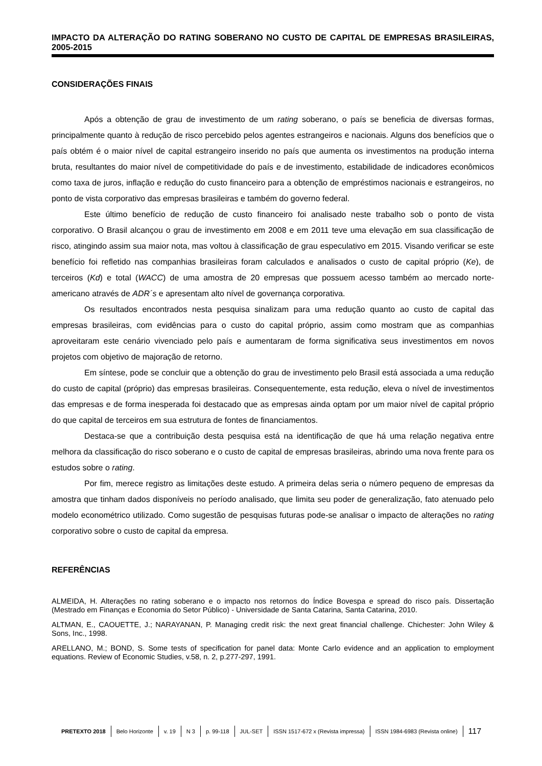IMPACTO DA ALTERAÇÃO DO RATING SOBERANO NO CUSTO DE CAPITAL DE EMPRESAS BRASILEIRAS, 2005-2015
CONSIDERAÇÕES FINAIS
Após a obtenção de grau de investimento de um rating soberano, o país se beneficia de diversas formas, principalmente quanto à redução de risco percebido pelos agentes estrangeiros e nacionais. Alguns dos benefícios que o país obtém é o maior nível de capital estrangeiro inserido no país que aumenta os investimentos na produção interna bruta, resultantes do maior nível de competitividade do país e de investimento, estabilidade de indicadores econômicos como taxa de juros, inflação e redução do custo financeiro para a obtenção de empréstimos nacionais e estrangeiros, no ponto de vista corporativo das empresas brasileiras e também do governo federal.
Este último benefício de redução de custo financeiro foi analisado neste trabalho sob o ponto de vista corporativo. O Brasil alcançou o grau de investimento em 2008 e em 2011 teve uma elevação em sua classificação de risco, atingindo assim sua maior nota, mas voltou à classificação de grau especulativo em 2015. Visando verificar se este benefício foi refletido nas companhias brasileiras foram calculados e analisados o custo de capital próprio (Ke), de terceiros (Kd) e total (WACC) de uma amostra de 20 empresas que possuem acesso também ao mercado norte-americano através de ADR´s e apresentam alto nível de governança corporativa.
Os resultados encontrados nesta pesquisa sinalizam para uma redução quanto ao custo de capital das empresas brasileiras, com evidências para o custo do capital próprio, assim como mostram que as companhias aproveitaram este cenário vivenciado pelo país e aumentaram de forma significativa seus investimentos em novos projetos com objetivo de majoração de retorno.
Em síntese, pode se concluir que a obtenção do grau de investimento pelo Brasil está associada a uma redução do custo de capital (próprio) das empresas brasileiras. Consequentemente, esta redução, eleva o nível de investimentos das empresas e de forma inesperada foi destacado que as empresas ainda optam por um maior nível de capital próprio do que capital de terceiros em sua estrutura de fontes de financiamentos.
Destaca-se que a contribuição desta pesquisa está na identificação de que há uma relação negativa entre melhora da classificação do risco soberano e o custo de capital de empresas brasileiras, abrindo uma nova frente para os estudos sobre o rating.
Por fim, merece registro as limitações deste estudo. A primeira delas seria o número pequeno de empresas da amostra que tinham dados disponíveis no período analisado, que limita seu poder de generalização, fato atenuado pelo modelo econométrico utilizado. Como sugestão de pesquisas futuras pode-se analisar o impacto de alterações no rating corporativo sobre o custo de capital da empresa.
REFERÊNCIAS
ALMEIDA, H. Alterações no rating soberano e o impacto nos retornos do Índice Bovespa e spread do risco país. Dissertação (Mestrado em Finanças e Economia do Setor Público) - Universidade de Santa Catarina, Santa Catarina, 2010.
ALTMAN, E., CAOUETTE, J.; NARAYANAN, P. Managing credit risk: the next great financial challenge. Chichester: John Wiley & Sons, Inc., 1998.
ARELLANO, M.; BOND, S. Some tests of specification for panel data: Monte Carlo evidence and an application to employment equations. Review of Economic Studies, v.58, n. 2, p.277-297, 1991.
PRETEXTO 2018 Belo Horizonte v. 19 N 3 p. 99-118 JUL-SET ISSN 1517-672 x (Revista impressa) ISSN 1984-6983 (Revista online) 117